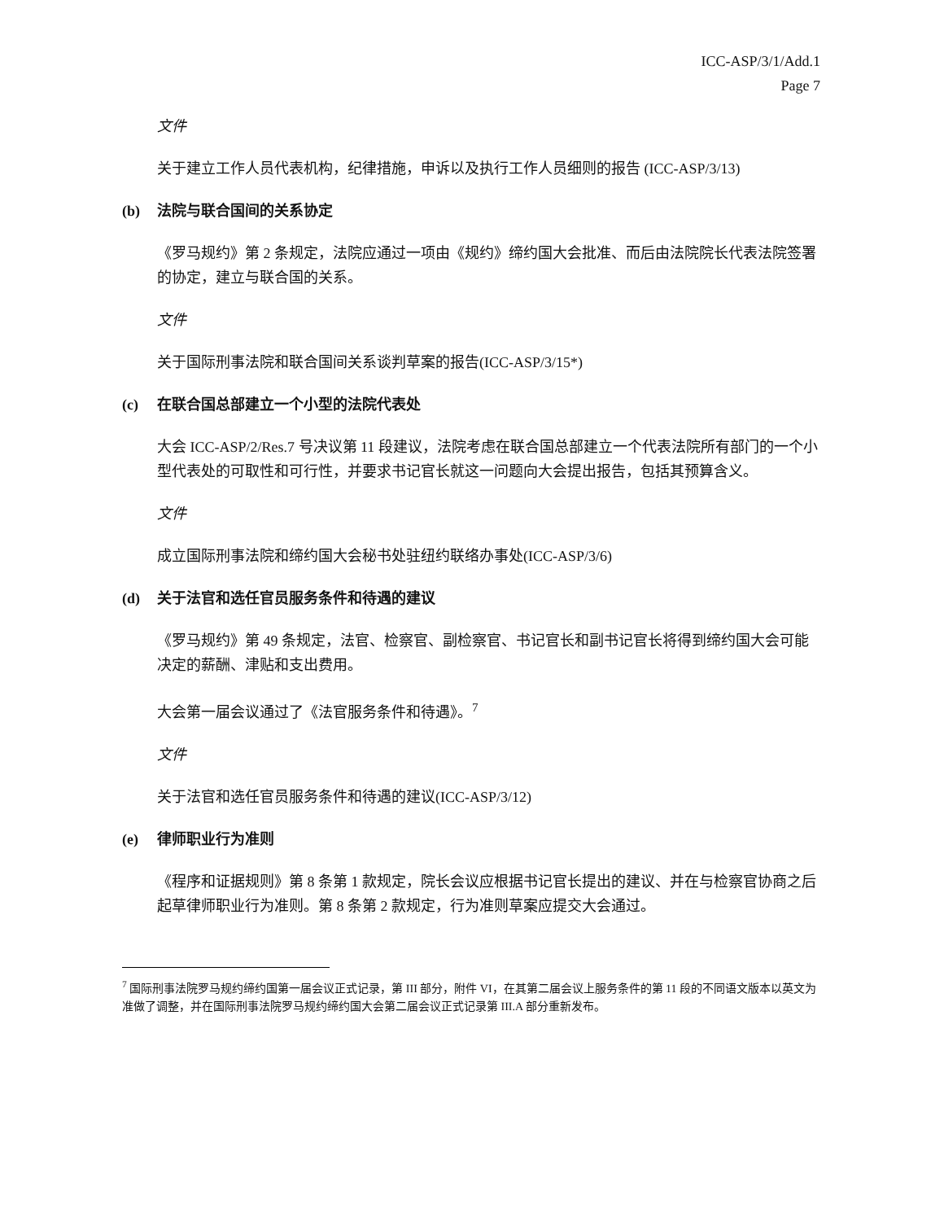ICC-ASP/3/1/Add.1
Page 7
文件
关于建立工作人员代表机构，纪律措施，申诉以及执行工作人员细则的报告 (ICC-ASP/3/13)
(b) 法院与联合国间的关系协定
《罗马规约》第 2 条规定，法院应通过一项由《规约》缔约国大会批准、而后由法院院长代表法院签署的协定，建立与联合国的关系。
文件
关于国际刑事法院和联合国间关系谈判草案的报告(ICC-ASP/3/15*)
(c) 在联合国总部建立一个小型的法院代表处
大会 ICC-ASP/2/Res.7 号决议第 11 段建议，法院考虑在联合国总部建立一个代表法院所有部门的一个小型代表处的可取性和可行性，并要求书记官长就这一问题向大会提出报告，包括其预算含义。
文件
成立国际刑事法院和缔约国大会秘书处驻纽约联络办事处(ICC-ASP/3/6)
(d) 关于法官和选任官员服务条件和待遇的建议
《罗马规约》第 49 条规定，法官、检察官、副检察官、书记官长和副书记官长将得到缔约国大会可能决定的薪酬、津贴和支出费用。
大会第一届会议通过了《法官服务条件和待遇》。<sup>7</sup>
文件
关于法官和选任官员服务条件和待遇的建议(ICC-ASP/3/12)
(e) 律师职业行为准则
《程序和证据规则》第 8 条第 1 款规定，院长会议应根据书记官长提出的建议、并在与检察官协商之后起草律师职业行为准则。第 8 条第 2 款规定，行为准则草案应提交大会通过。
<sup>7</sup> 国际刑事法院罗马规约缔约国第一届会议正式记录，第 III 部分，附件 VI，在其第二届会议上服务条件的第 11 段的不同语文版本以英文为准做了调整，并在国际刑事法院罗马规约缔约国大会第二届会议正式记录第 III.A 部分重新发布。